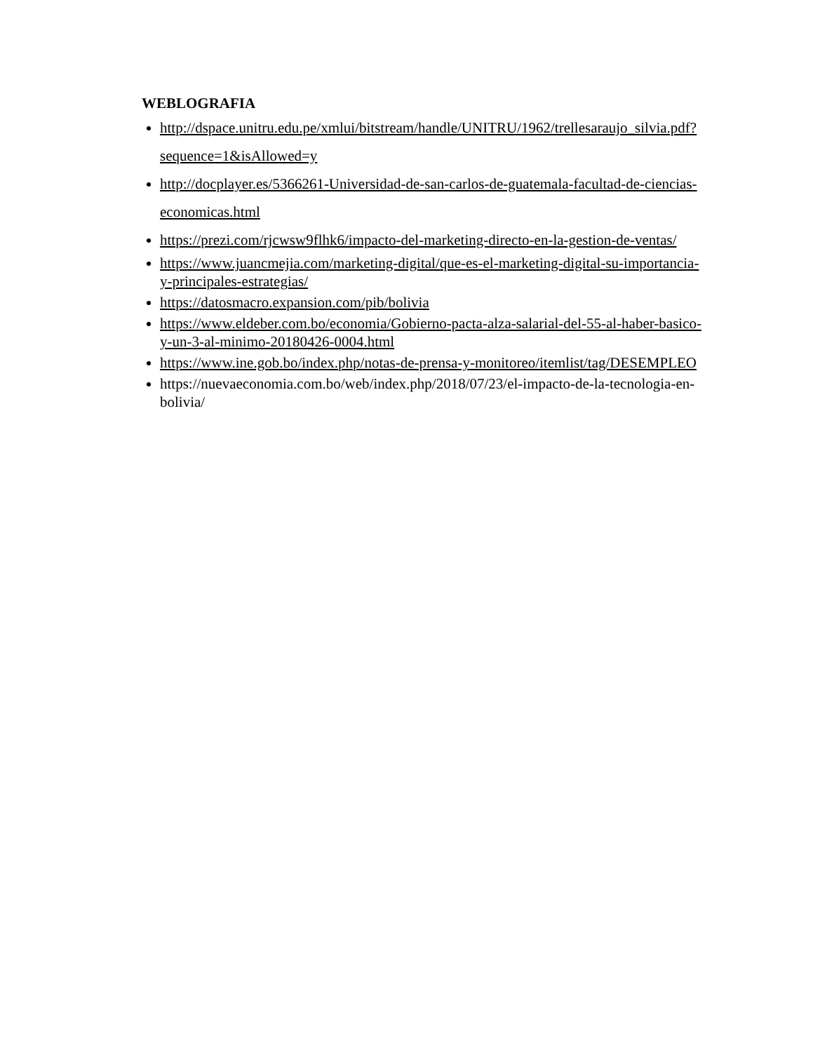WEBLOGRAFIA
http://dspace.unitru.edu.pe/xmlui/bitstream/handle/UNITRU/1962/trellesaraujo_silvia.pdf?sequence=1&isAllowed=y
http://docplayer.es/5366261-Universidad-de-san-carlos-de-guatemala-facultad-de-ciencias-economicas.html
https://prezi.com/rjcwsw9flhk6/impacto-del-marketing-directo-en-la-gestion-de-ventas/
https://www.juancmejia.com/marketing-digital/que-es-el-marketing-digital-su-importancia-y-principales-estrategias/
https://datosmacro.expansion.com/pib/bolivia
https://www.eldeber.com.bo/economia/Gobierno-pacta-alza-salarial-del-55-al-haber-basico-y-un-3-al-minimo-20180426-0004.html
https://www.ine.gob.bo/index.php/notas-de-prensa-y-monitoreo/itemlist/tag/DESEMPLEO
https://nuevaeconomia.com.bo/web/index.php/2018/07/23/el-impacto-de-la-tecnologia-en-bolivia/